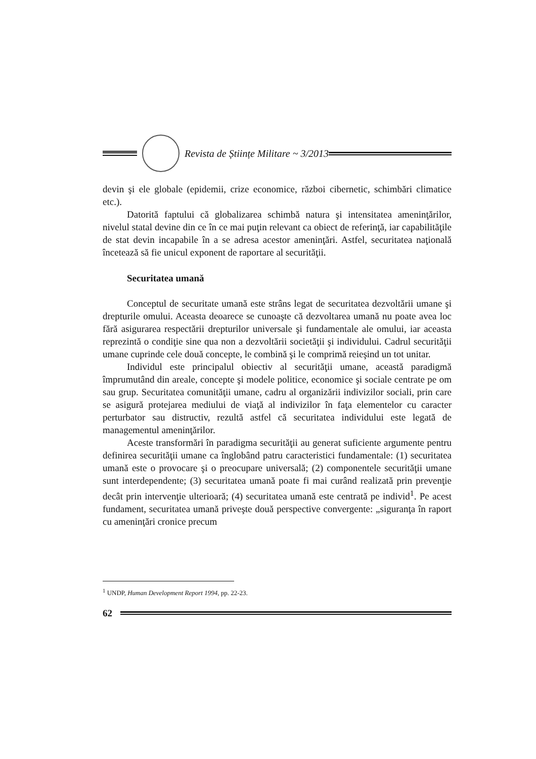Revista de Științe Militare ~ 3/2013
devin şi ele globale (epidemii, crize economice, război cibernetic, schimbări climatice etc.).
Datorită faptului că globalizarea schimbă natura şi intensitatea ameninţărilor, nivelul statal devine din ce în ce mai puţin relevant ca obiect de referinţă, iar capabilităţile de stat devin incapabile în a se adresa acestor ameninţări. Astfel, securitatea naţională încetează să fie unicul exponent de raportare al securităţii.
Securitatea umană
Conceptul de securitate umană este strâns legat de securitatea dezvoltării umane şi drepturile omului. Aceasta deoarece se cunoaşte că dezvoltarea umană nu poate avea loc fără asigurarea respectării drepturilor universale şi fundamentale ale omului, iar aceasta reprezintă o condiţie sine qua non a dezvoltării societăţii şi individului. Cadrul securităţii umane cuprinde cele două concepte, le combină şi le comprimă reieşind un tot unitar.
Individul este principalul obiectiv al securităţii umane, această paradigmă împrumutând din areale, concepte şi modele politice, economice şi sociale centrate pe om sau grup. Securitatea comunităţii umane, cadru al organizării indivizilor sociali, prin care se asigură protejarea mediului de viaţă al indivizilor în faţa elementelor cu caracter perturbator sau distructiv, rezultă astfel că securitatea individului este legată de managementul ameninţărilor.
Aceste transformări în paradigma securităţii au generat suficiente argumente pentru definirea securităţii umane ca înglobând patru caracteristici fundamentale: (1) securitatea umană este o provocare şi o preocupare universală; (2) componentele securităţii umane sunt interdependente; (3) securitatea umană poate fi mai curând realizată prin prevenţie decât prin intervenţie ulterioară; (4) securitatea umană este centrată pe individ<sup>1</sup>. Pe acest fundament, securitatea umană priveşte două perspective convergente: „siguranţa în raport cu ameninţări cronice precum
<sup>1</sup> UNDP, Human Development Report 1994, pp. 22-23.
62